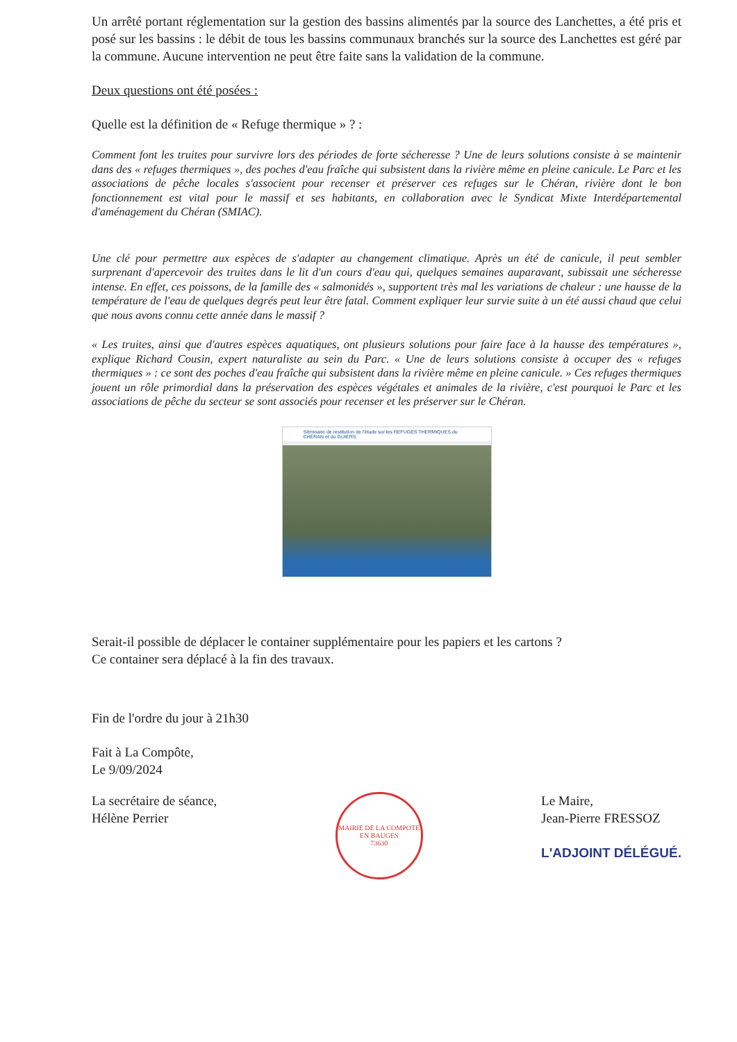Un arrêté portant réglementation sur la gestion des bassins alimentés par la source des Lanchettes, a été pris et posé sur les bassins : le débit de tous les bassins communaux branchés sur la source des Lanchettes est géré par la commune. Aucune intervention ne peut être faite sans la validation de la commune.
Deux questions ont été posées :
Quelle est la définition de « Refuge thermique » ? :
Comment font les truites pour survivre lors des périodes de forte sécheresse ? Une de leurs solutions consiste à se maintenir dans des « refuges thermiques », des poches d'eau fraîche qui subsistent dans la rivière même en pleine canicule. Le Parc et les associations de pêche locales s'associent pour recenser et préserver ces refuges sur le Chéran, rivière dont le bon fonctionnement est vital pour le massif et ses habitants, en collaboration avec le Syndicat Mixte Interdépartemental d'aménagement du Chéran (SMIAC).
Une clé pour permettre aux espèces de s'adapter au changement climatique. Après un été de canicule, il peut sembler surprenant d'apercevoir des truites dans le lit d'un cours d'eau qui, quelques semaines auparavant, subissait une sécheresse intense. En effet, ces poissons, de la famille des « salmonidés », supportent très mal les variations de chaleur : une hausse de la température de l'eau de quelques degrés peut leur être fatal. Comment expliquer leur survie suite à un été aussi chaud que celui que nous avons connu cette année dans le massif ?
« Les truites, ainsi que d'autres espèces aquatiques, ont plusieurs solutions pour faire face à la hausse des températures », explique Richard Cousin, expert naturaliste au sein du Parc. « Une de leurs solutions consiste à occuper des « refuges thermiques » : ce sont des poches d'eau fraîche qui subsistent dans la rivière même en pleine canicule. » Ces refuges thermiques jouent un rôle primordial dans la préservation des espèces végétales et animales de la rivière, c'est pourquoi le Parc et les associations de pêche du secteur se sont associés pour recenser et les préserver sur le Chéran.
Séminaire de restitution de l'étude sur les REFUGES THERMIQUES du CHÉRAN et du GUIERS
Serait-il possible de déplacer le container supplémentaire pour les papiers et les cartons ?
Ce container sera déplacé à la fin des travaux.
Fin de l'ordre du jour à 21h30
Fait à La Compôte,
Le 9/09/2024
La secrétaire de séance,
Hélène Perrier
MAIRIE DE LA COMPOTE EN BAUGES
73630
Le Maire,
Jean-Pierre FRESSOZ
L'ADJOINT DÉLÉGUÉ.